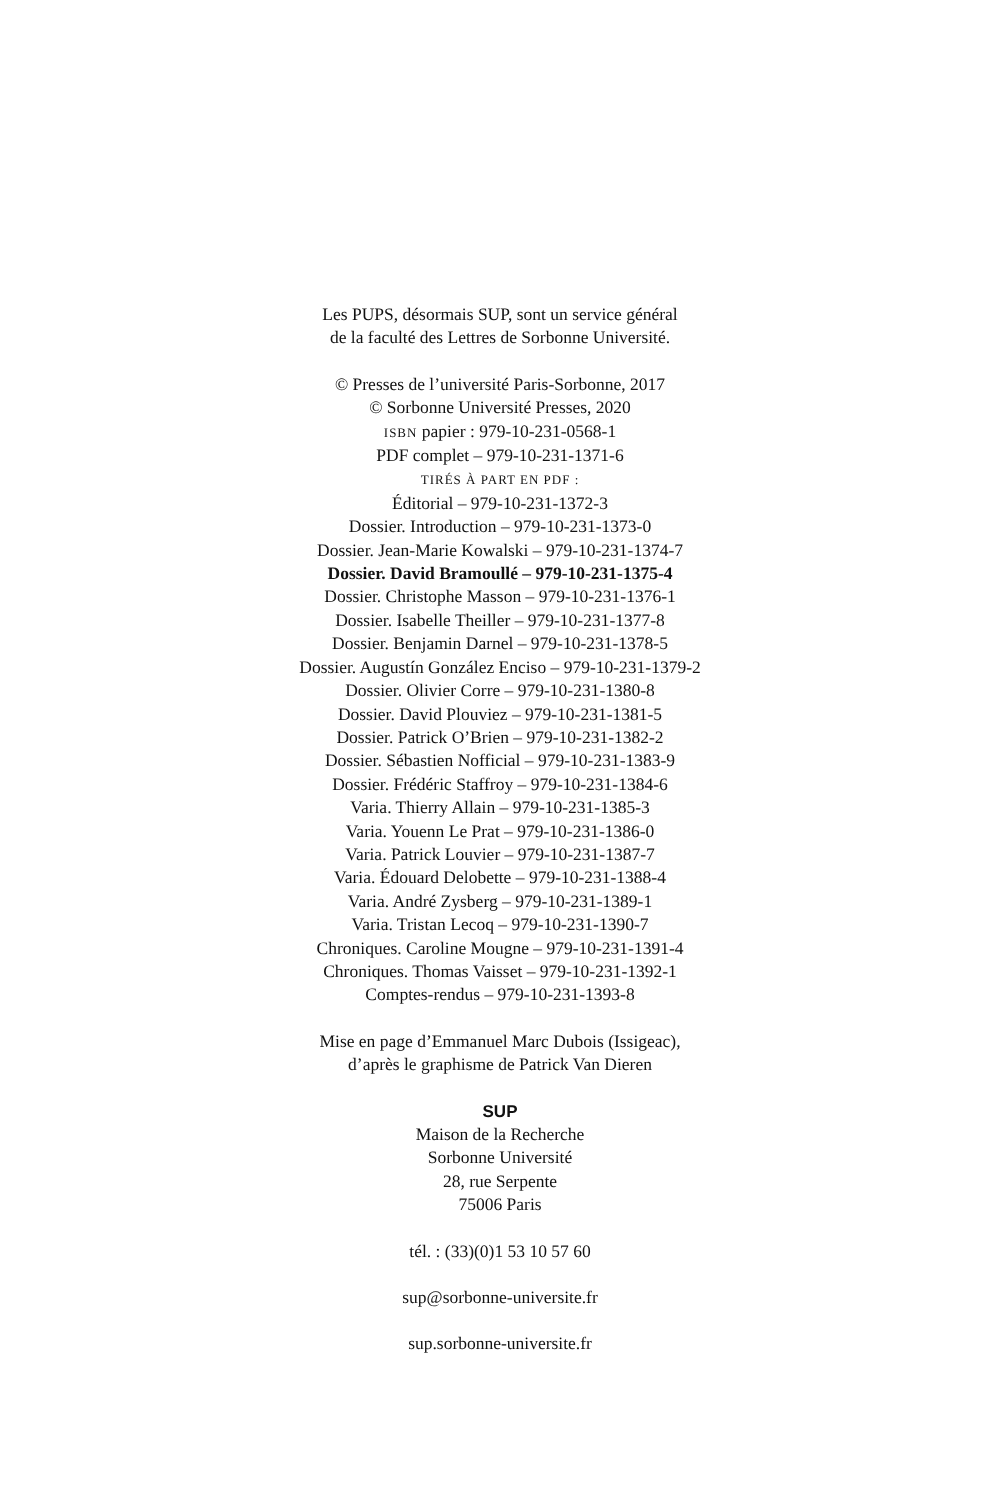Les PUPS, désormais SUP, sont un service général
de la faculté des Lettres de Sorbonne Université.
© Presses de l’université Paris-Sorbonne, 2017
© Sorbonne Université Presses, 2020
ISBN papier : 979-10-231-0568-1
PDF complet – 979-10-231-1371-6
TIRÉS À PART EN PDF :
Éditorial – 979-10-231-1372-3
Dossier. Introduction – 979-10-231-1373-0
Dossier. Jean-Marie Kowalski – 979-10-231-1374-7
Dossier. David Bramoullé – 979-10-231-1375-4
Dossier. Christophe Masson – 979-10-231-1376-1
Dossier. Isabelle Theiller – 979-10-231-1377-8
Dossier. Benjamin Darnel – 979-10-231-1378-5
Dossier. Augustín González Enciso – 979-10-231-1379-2
Dossier. Olivier Corre – 979-10-231-1380-8
Dossier. David Plouviez – 979-10-231-1381-5
Dossier. Patrick O’Brien – 979-10-231-1382-2
Dossier. Sébastien Nofficial – 979-10-231-1383-9
Dossier. Frédéric Staffroy – 979-10-231-1384-6
Varia. Thierry Allain – 979-10-231-1385-3
Varia. Youenn Le Prat – 979-10-231-1386-0
Varia. Patrick Louvier – 979-10-231-1387-7
Varia. Édouard Delobette – 979-10-231-1388-4
Varia. André Zysberg – 979-10-231-1389-1
Varia. Tristan Lecoq – 979-10-231-1390-7
Chroniques. Caroline Mougne – 979-10-231-1391-4
Chroniques. Thomas Vaisset – 979-10-231-1392-1
Comptes-rendus – 979-10-231-1393-8
Mise en page d’Emmanuel Marc Dubois (Issigeac),
d’après le graphisme de Patrick Van Dieren
SUP
Maison de la Recherche
Sorbonne Université
28, rue Serpente
75006 Paris
tél. : (33)(0)1 53 10 57 60
sup@sorbonne-universite.fr
sup.sorbonne-universite.fr